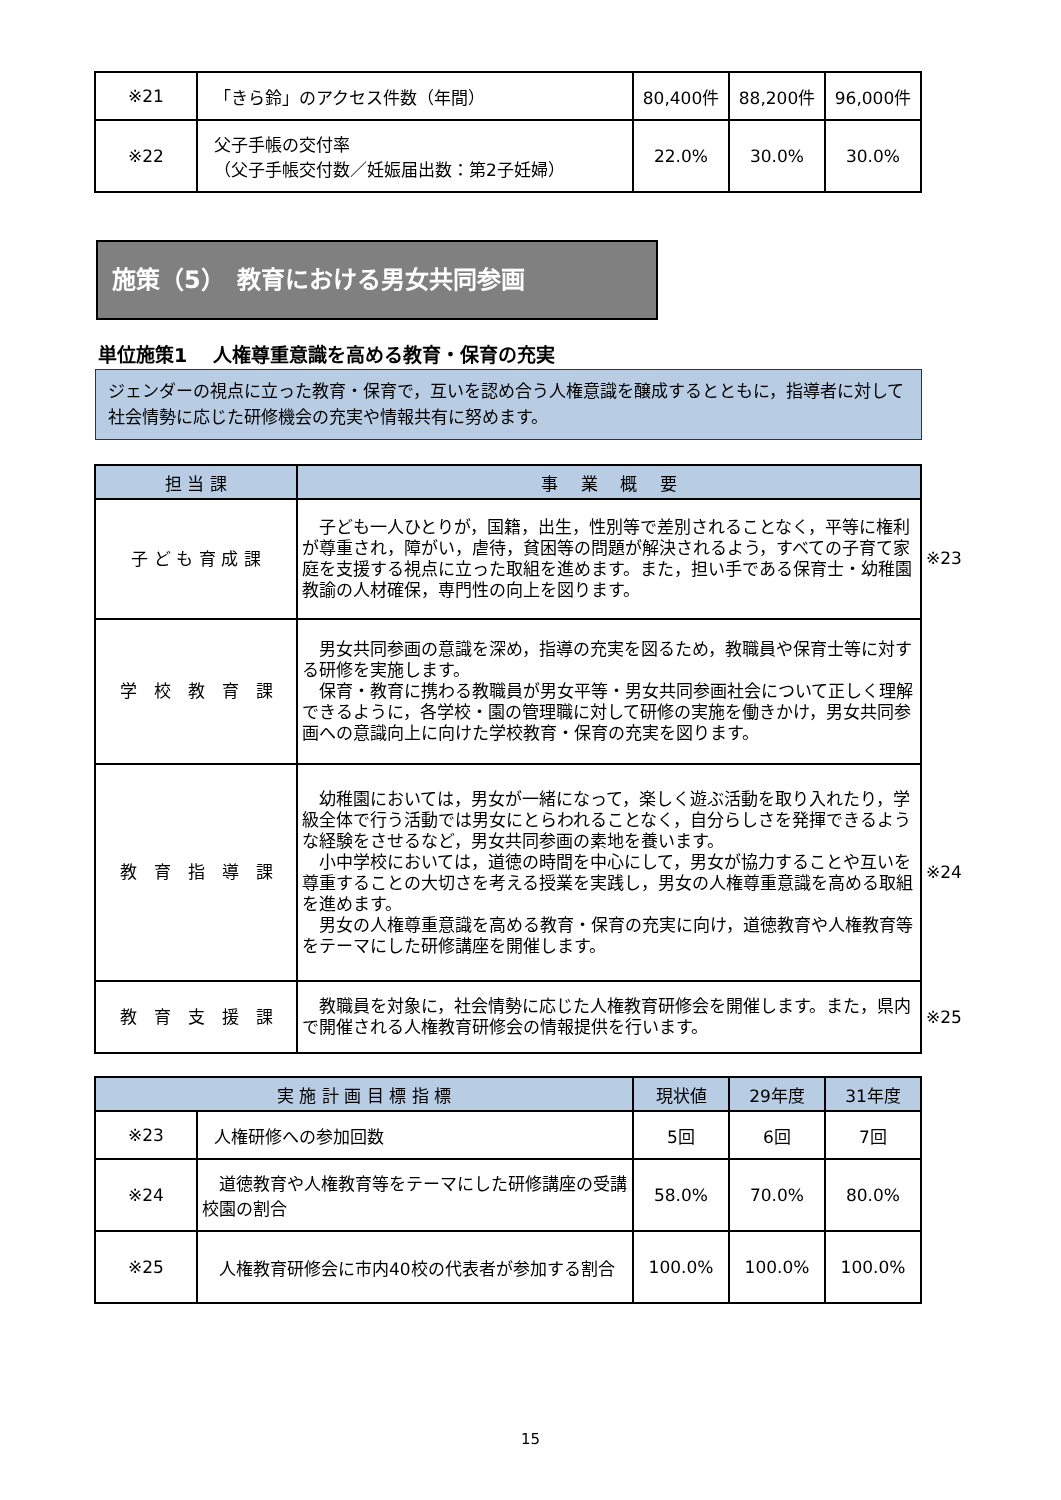| ※21 | 「きら鈴」のアクセス件数（年間） | 80,400件 | 88,200件 | 96,000件 |
| ※22 | 父子手帳の交付率 （父子手帳交付数／妊娠届出数：第2子妊婦） | 22.0% | 30.0% | 30.0% |
施策（5）　教育における男女共同参画
単位施策1　 人権尊重意識を高める教育・保育の充実
ジェンダーの視点に立った教育・保育で，互いを認め合う人権意識を醸成するとともに，指導者に対して社会情勢に応じた研修機会の充実や情報共有に努めます。
| 担 当 課 | 事 業 概 要 |
| --- | --- |
| 子 ど も 育 成 課 | 子ども一人ひとりが，国籍，出生，性別等で差別されることなく，平等に権利が尊重され，障がい，虐待，貧困等の問題が解決されるよう，すべての子育て家庭を支援する視点に立った取組を進めます。また，担い手である保育士・幼稚園教諭の人材確保，専門性の向上を図ります。 |
| 学 校 教 育 課 | 男女共同参画の意識を深め，指導の充実を図るため，教職員や保育士等に対する研修を実施します。 保育・教育に携わる教職員が男女平等・男女共同参画社会について正しく理解できるように，各学校・園の管理職に対して研修の実施を働きかけ，男女共同参画への意識向上に向けた学校教育・保育の充実を図ります。 |
| 教 育 指 導 課 | 幼稚園においては，男女が一緒になって，楽しく遊ぶ活動を取り入れたり，学級全体で行う活動では男女にとらわれることなく，自分らしさを発揮できるような経験をさせるなど，男女共同参画の素地を養います。 小中学校においては，道徳の時間を中心にして，男女が協力することや互いを尊重することの大切さを考える授業を実践し，男女の人権尊重意識を高める取組を進めます。 男女の人権尊重意識を高める教育・保育の充実に向け，道徳教育や人権教育等をテーマにした研修講座を開催します。 |
| 教 育 支 援 課 | 教職員を対象に，社会情勢に応じた人権教育研修会を開催します。また，県内で開催される人権教育研修会の情報提供を行います。 |
※23
※24
※25
| 実 施 計 画 目 標 指 標 | | 現状値 | 29年度 | 31年度 |
| --- | --- | --- | --- | --- |
| ※23 | 人権研修への参加回数 | 5回 | 6回 | 7回 |
| ※24 | 道徳教育や人権教育等をテーマにした研修講座の受講校園の割合 | 58.0% | 70.0% | 80.0% |
| ※25 | 人権教育研修会に市内40校の代表者が参加する割合 | 100.0% | 100.0% | 100.0% |
15